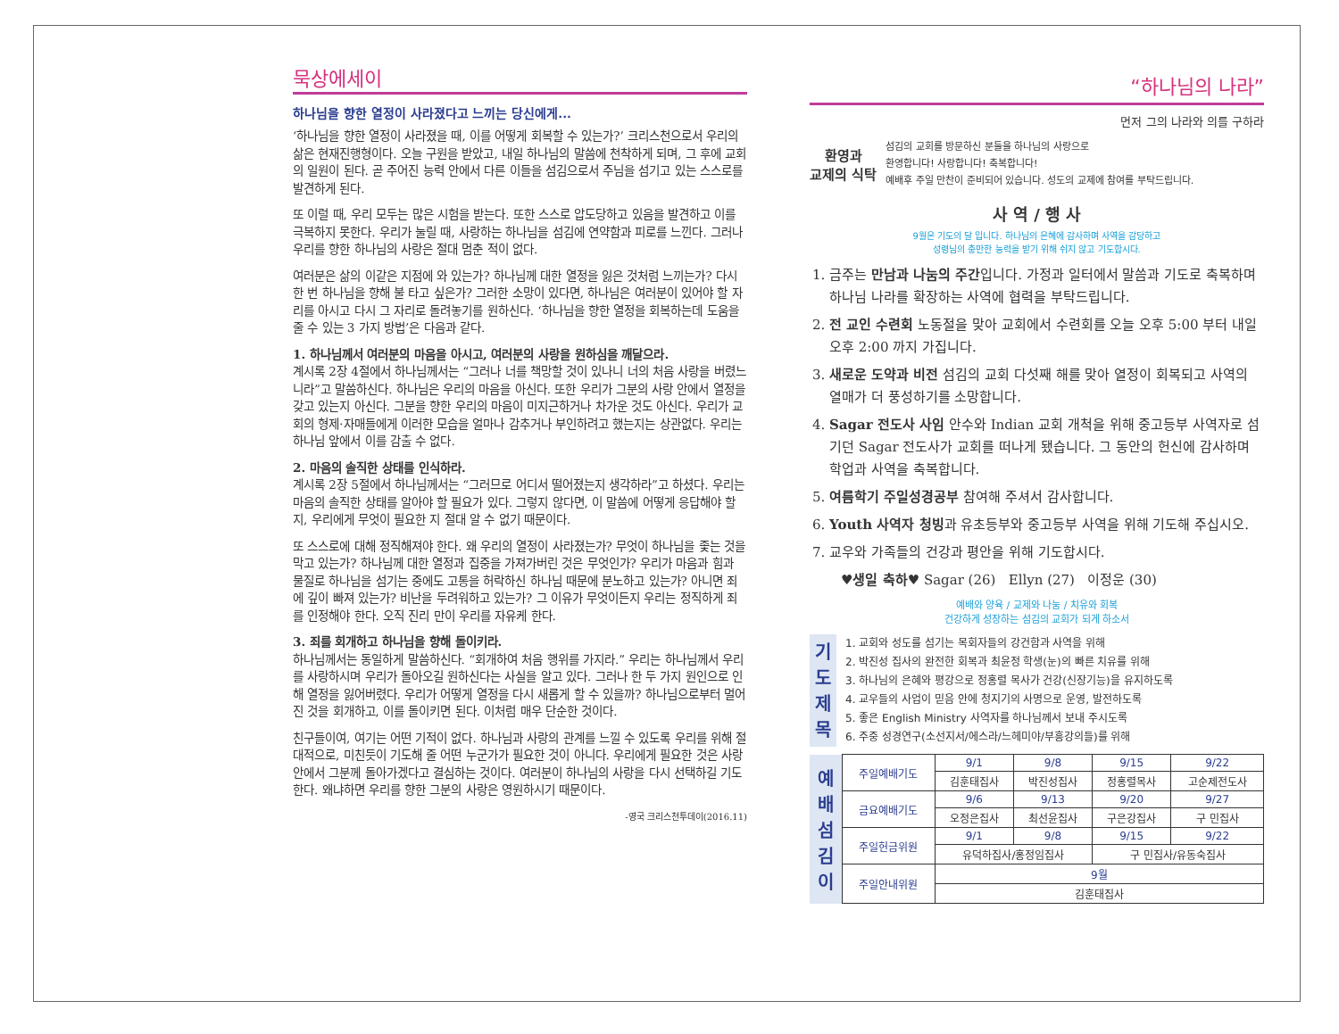묵상에세이
하나님을 향한 열정이 사라졌다고 느끼는 당신에게...
‘하나님을 향한 열정이 사라졌을 때, 이를 어떻게 회복할 수 있는가?’ 크리스천으로서 우리의 삶은 현재진행형이다. 오늘 구원을 받았고, 내일 하나님의 말씀에 천착하게 되며, 그 후에 교회의 일원이 된다. 곧 주어진 능력 안에서 다른 이들을 섬김으로서 주님을 섬기고 있는 스스로를 발견하게 된다.
또 이럴 때, 우리 모두는 많은 시험을 받는다. 또한 스스로 압도당하고 있음을 발견하고 이를 극복하지 못한다. 우리가 눌릴 때, 사랑하는 하나님을 섬김에 연약함과 피로를 느낀다. 그러나 우리를 향한 하나님의 사랑은 절대 멈춘 적이 없다.
여러분은 삶의 이같은 지점에 와 있는가? 하나님께 대한 열정을 잃은 것처럼 느끼는가? 다시 한 번 하나님을 향해 불 타고 싶은가? 그러한 소망이 있다면, 하나님은 여러분이 있어야 할 자리를 아시고 다시 그 자리로 돌려놓기를 원하신다. ‘하나님을 향한 열정을 회복하는데 도움을 줄 수 있는 3 가지 방법’은 다음과 같다.
1. 하나님께서 여러분의 마음을 아시고, 여러분의 사랑을 원하심을 깨달으라.
계시록 2장 4절에서 하나님께서는 “그러나 너를 책망할 것이 있나니 너의 처음 사랑을 버렸느니라”고 말씀하신다. 하나님은 우리의 마음을 아신다. 또한 우리가 그분의 사랑 안에서 열정을 갖고 있는지 아신다. 그분을 향한 우리의 마음이 미지근하거나 차가운 것도 아신다. 우리가 교회의 형제·자매들에게 이러한 모습을 얼마나 감추거나 부인하려고 했는지는 상관없다. 우리는 하나님 앞에서 이를 감출 수 없다.
2. 마음의 솔직한 상태를 인식하라.
계시록 2장 5절에서 하나님께서는 “그러므로 어디서 떨어졌는지 생각하라”고 하셨다. 우리는 마음의 솔직한 상태를 알아야 할 필요가 있다. 그렇지 않다면, 이 말씀에 어떻게 응답해야 할 지, 우리에게 무엇이 필요한 지 절대 알 수 없기 때문이다.
또 스스로에 대해 정직해져야 한다. 왜 우리의 열정이 사라졌는가? 무엇이 하나님을 좇는 것을 막고 있는가? 하나님께 대한 열정과 집중을 가져가버린 것은 무엇인가? 우리가 마음과 힘과 물질로 하나님을 섬기는 중에도 고통을 허락하신 하나님 때문에 분노하고 있는가? 아니면 죄에 깊이 빠져 있는가? 비난을 두려워하고 있는가? 그 이유가 무엇이든지 우리는 정직하게 죄를 인정해야 한다. 오직 진리 만이 우리를 자유케 한다.
3. 죄를 회개하고 하나님을 향해 돌이키라.
하나님께서는 동일하게 말씀하신다. “회개하여 처음 행위를 가지라.” 우리는 하나님께서 우리를 사랑하시며 우리가 돌아오길 원하신다는 사실을 알고 있다. 그러나 한 두 가지 원인으로 인해 열정을 잃어버렸다. 우리가 어떻게 열정을 다시 새롭게 할 수 있을까? 하나님으로부터 멀어진 것을 회개하고, 이를 돌이키면 된다. 이처럼 매우 단순한 것이다.
친구들이여, 여기는 어떤 기적이 없다. 하나님과 사랑의 관계를 느낄 수 있도록 우리를 위해 절대적으로, 미친듯이 기도해 줄 어떤 누군가가 필요한 것이 아니다. 우리에게 필요한 것은 사랑 안에서 그분께 돌아가겠다고 결심하는 것이다. 여러분이 하나님의 사랑을 다시 선택하길 기도한다. 왜냐하면 우리를 향한 그분의 사랑은 영원하시기 때문이다.
-영국 크리스천투데이(2016.11)
“하나님의 나라”
먼저 그의 나라와 의를 구하라
환영과
교제의 식탁
섬김의 교회를 방문하신 분들을 하나님의 사랑으로
환영합니다! 사랑합니다! 축복합니다!
예배후 주일 만찬이 준비되어 있습니다. 성도의 교제에 참여를 부탁드립니다.
사 역 / 행 사
9월은 기도의 달 입니다. 하나님의 은혜에 감사하며 사역을 감당하고
성령님의 충만한 능력을 받기 위해 쉬지 않고 기도합시다.
1. 금주는 만남과 나눔의 주간입니다. 가정과 일터에서 말씀과 기도로 축복하며 하나님 나라를 확장하는 사역에 협력을 부탁드립니다.
2. 전 교인 수련회 노동절을 맞아 교회에서 수련회를 오늘 오후 5:00 부터 내일 오후 2:00 까지 가집니다.
3. 새로운 도약과 비전 섬김의 교회 다섯째 해를 맞아 열정이 회복되고 사역의 열매가 더 풍성하기를 소망합니다.
4. Sagar 전도사 사임 안수와 Indian 교회 개척을 위해 중고등부 사역자로 섬기던 Sagar 전도사가 교회를 떠나게 됐습니다. 그 동안의 헌신에 감사하며 학업과 사역을 축복합니다.
5. 여름학기 주일성경공부 참여해 주셔서 감사합니다.
6. Youth 사역자 청빙과 유초등부와 중고등부 사역을 위해 기도해 주십시오.
7. 교우와 가족들의 건강과 평안을 위해 기도합시다.
♥생일 축하♥ Sagar (26) Ellyn (27) 이정운 (30)
예배와 양육 / 교제와 나눔 / 치유와 회복
건강하게 성장하는 섬김의 교회가 되게 하소서
기
도
제
목
1. 교회와 성도를 섬기는 목회자들의 강건함과 사역을 위해
2. 박진성 집사의 완전한 회복과 최윤정 학생(눈)의 빠른 치유를 위해
3. 하나님의 은혜와 평강으로 정홍렬 목사가 건강(신장기능)을 유지하도록
4. 교우들의 사업이 믿음 안에 청지기의 사명으로 운영, 발전하도록
5. 좋은 English Ministry 사역자를 하나님께서 보내 주시도록
6. 주중 성경연구(소선지서/에스라/느헤미야/부흥강의들)를 위해
| 예 배 섬 김 이 | 주일예배기도 | 9/1 | 9/8 | 9/15 | 9/22 |
| | | 김훈태집사 | 박진성집사 | 정홍렬목사 | 고순제전도사 |
| | 금요예배기도 | 9/6 | 9/13 | 9/20 | 9/27 |
| | | 오정은집사 | 최선윤집사 | 구은강집사 | 구 민집사 |
| | 주일헌금위원 | 9/1 | 9/8 | 9/15 | 9/22 |
| | | 유덕하집사/홍정임집사 | | 구 민집사/유동숙집사 | |
| | 주일안내위원 | 9월 | | | |
| | | 김훈태집사 | | | |